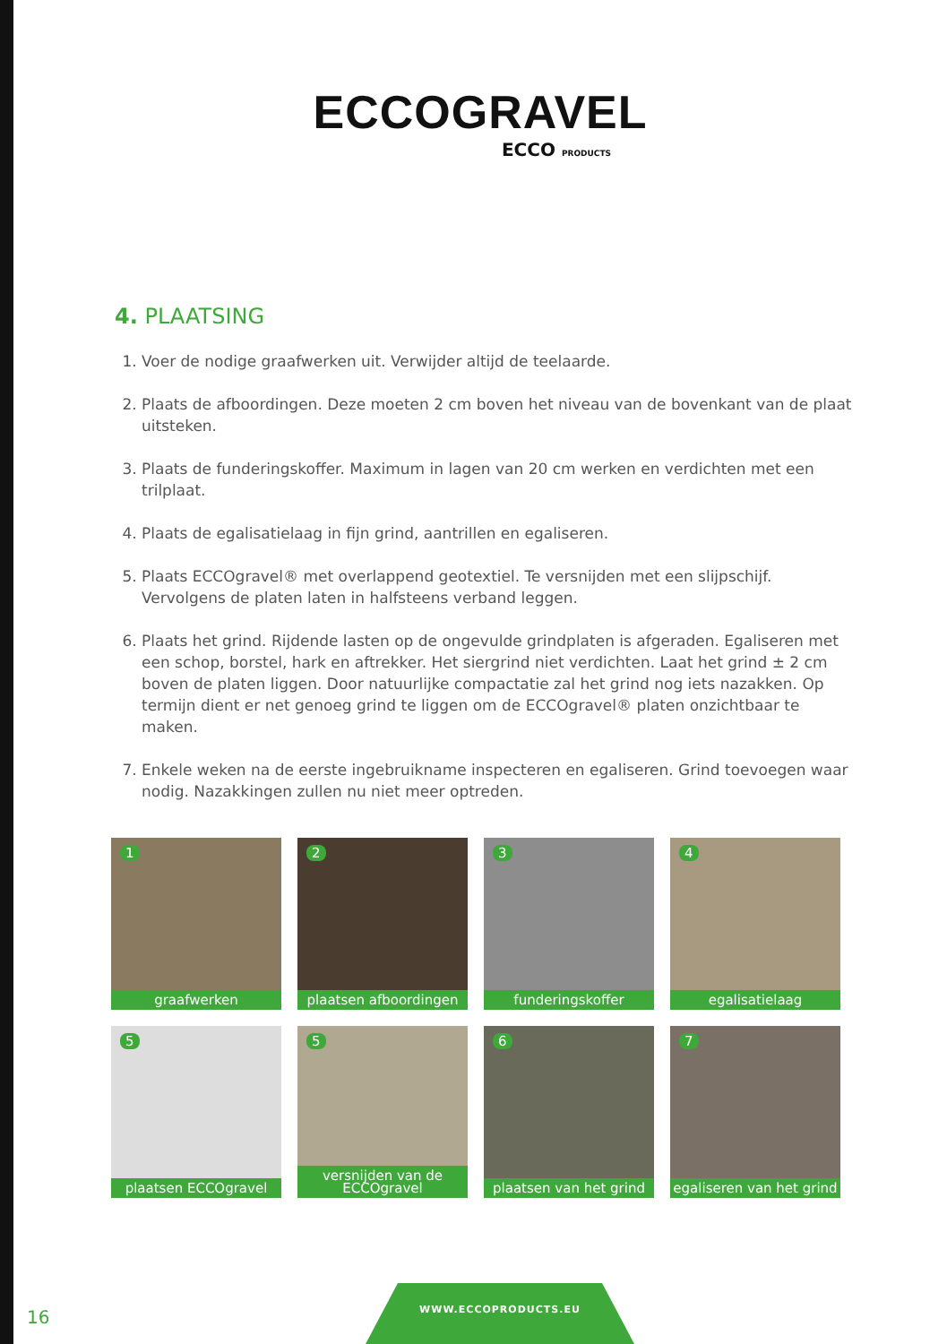ECCOGRAVEL
ECCO PRODUCTS
4. PLAATSING
1. Voer de nodige graafwerken uit. Verwijder altijd de teelaarde.
2. Plaats de afboordingen. Deze moeten 2 cm boven het niveau van de bovenkant van de plaat uitsteken.
3. Plaats de funderingskoffer. Maximum in lagen van 20 cm werken en verdichten met een trilplaat.
4. Plaats de egalisatielaag in fijn grind, aantrillen en egaliseren.
5. Plaats ECCOgravel® met overlappend geotextiel. Te versnijden met een slijpschijf. Vervolgens de platen laten in halfsteens verband leggen.
6. Plaats het grind. Rijdende lasten op de ongevulde grindplaten is afgeraden. Egaliseren met een schop, borstel, hark en aftrekker. Het siergrind niet verdichten. Laat het grind ± 2 cm boven de platen liggen. Door natuurlijke compactatie zal het grind nog iets nazakken. Op termijn dient er net genoeg grind te liggen om de ECCOgravel® platen onzichtbaar te maken.
7. Enkele weken na de eerste ingebruikname inspecteren en egaliseren. Grind toevoegen waar nodig. Nazakkingen zullen nu niet meer optreden.
1
graafwerken
2
plaatsen afboordingen
3
funderingskoffer
4
egalisatielaag
5
plaatsen ECCOgravel
5
versnijden van de ECCOgravel
6
plaatsen van het grind
7
egaliseren van het grind
16
WWW.ECCOPRODUCTS.EU